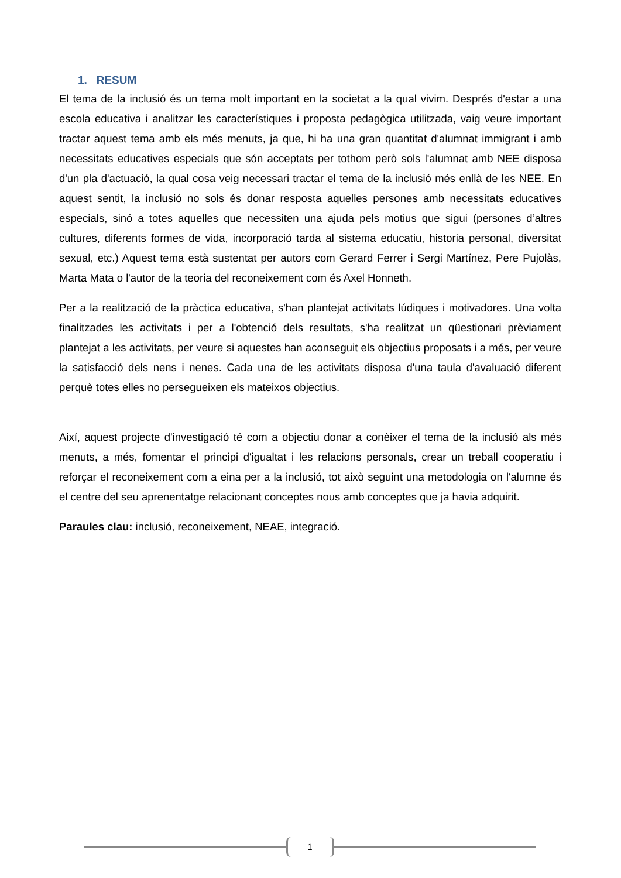1. RESUM
El tema de la inclusió és un tema molt important en la societat a la qual vivim. Després d'estar a una escola educativa i analitzar les característiques i proposta pedagògica utilitzada, vaig veure important tractar aquest tema amb els més menuts, ja que, hi ha una gran quantitat d'alumnat immigrant i amb necessitats educatives especials que són acceptats per tothom però sols l'alumnat amb NEE disposa d'un pla d'actuació, la qual cosa veig necessari tractar el tema de la inclusió més enllà de les NEE. En aquest sentit, la inclusió no sols és donar resposta aquelles persones amb necessitats educatives especials, sinó a totes aquelles que necessiten una ajuda pels motius que sigui (persones d’altres cultures, diferents formes de vida, incorporació tarda al sistema educatiu, historia personal, diversitat sexual, etc.) Aquest tema està sustentat per autors com Gerard Ferrer i Sergi Martínez, Pere Pujolàs, Marta Mata o l'autor de la teoria del reconeixement com és Axel Honneth.
Per a la realització de la pràctica educativa, s'han plantejat activitats lúdiques i motivadores. Una volta finalitzades les activitats i per a l'obtenció dels resultats, s'ha realitzat un qüestionari prèviament plantejat a les activitats, per veure si aquestes han aconseguit els objectius proposats i a més, per veure la satisfacció dels nens i nenes. Cada una de les activitats disposa d'una taula d'avaluació diferent perquè totes elles no persegueixen els mateixos objectius.
Així, aquest projecte d'investigació té com a objectiu donar a conèixer el tema de la inclusió als més menuts, a més, fomentar el principi d'igualtat i les relacions personals, crear un treball cooperatiu i reforçar el reconeixement com a eina per a la inclusió, tot això seguint una metodologia on l'alumne és el centre del seu aprenentatge relacionant conceptes nous amb conceptes que ja havia adquirit.
Paraules clau: inclusió, reconeixement, NEAE, integració.
1